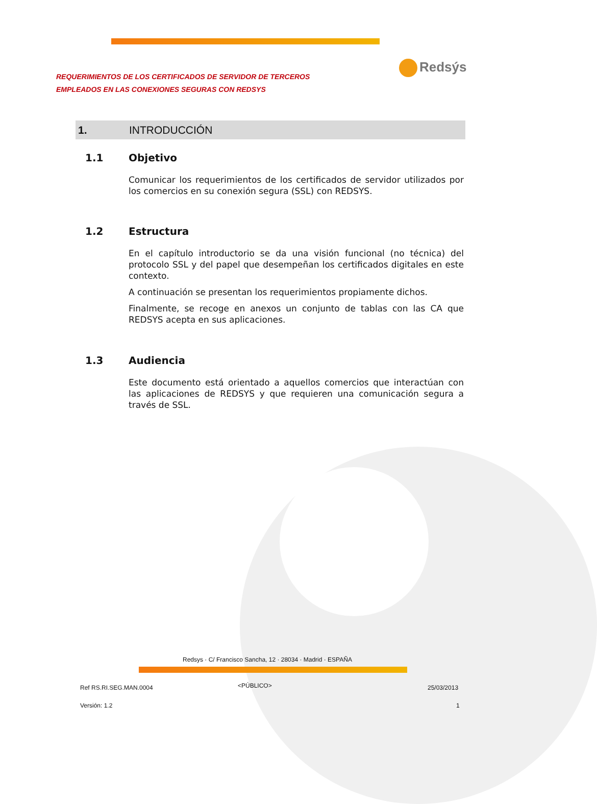REQUERIMIENTOS DE LOS CERTIFICADOS DE SERVIDOR DE TERCEROS
EMPLEADOS EN LAS CONEXIONES SEGURAS CON REDSYS
Redsýs
1. INTRODUCCIÓN
1.1 Objetivo
Comunicar los requerimientos de los certificados de servidor utilizados por los comercios en su conexión segura (SSL) con REDSYS.
1.2 Estructura
En el capítulo introductorio se da una visión funcional (no técnica) del protocolo SSL y del papel que desempeñan los certificados digitales en este contexto.
A continuación se presentan los requerimientos propiamente dichos.
Finalmente, se recoge en anexos un conjunto de tablas con las CA que REDSYS acepta en sus aplicaciones.
1.3 Audiencia
Este documento está orientado a aquellos comercios que interactúan con las aplicaciones de REDSYS y que requieren una comunicación segura a través de SSL.
Redsys · C/ Francisco Sancha, 12 · 28034 · Madrid · ESPAÑA
Ref RS.RI.SEG.MAN.0004 <PÚBLICO> 25/03/2013
Versión: 1.2 1